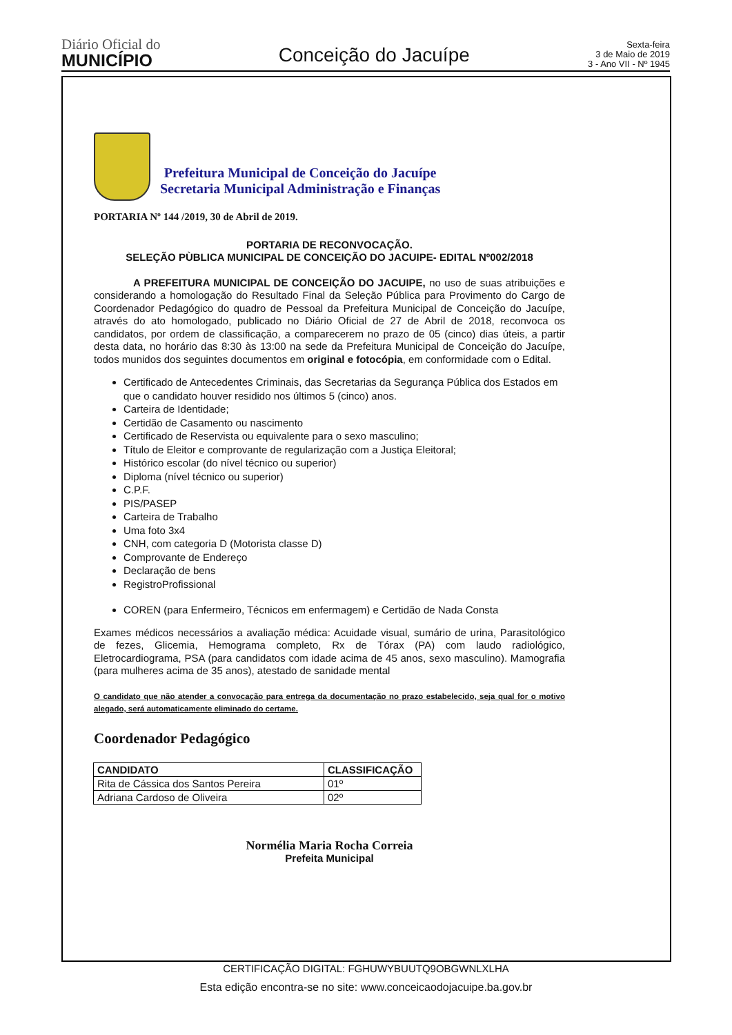Diário Oficial do
MUNICÍPIO
Conceição do Jacuípe
Sexta-feira
3 de Maio de 2019
3 - Ano VII - Nº 1945
Prefeitura Municipal de Conceição do Jacuípe
Secretaria Municipal Administração e Finanças
PORTARIA Nº 144 /2019, 30 de Abril de 2019.
PORTARIA DE RECONVOCAÇÃO.
SELEÇÃO PÙBLICA MUNICIPAL DE CONCEIÇÃO DO JACUIPE- EDITAL Nº002/2018
A PREFEITURA MUNICIPAL DE CONCEIÇÃO DO JACUIPE, no uso de suas atribuições e considerando a homologação do Resultado Final da Seleção Pública para Provimento do Cargo de Coordenador Pedagógico do quadro de Pessoal da Prefeitura Municipal de Conceição do Jacuípe, através do ato homologado, publicado no Diário Oficial de 27 de Abril de 2018, reconvoca os candidatos, por ordem de classificação, a comparecerem no prazo de 05 (cinco) dias úteis, a partir desta data, no horário das 8:30 às 13:00 na sede da Prefeitura Municipal de Conceição do Jacuípe, todos munidos dos seguintes documentos em original e fotocópia, em conformidade com o Edital.
Certificado de Antecedentes Criminais, das Secretarias da Segurança Pública dos Estados em que o candidato houver residido nos últimos 5 (cinco) anos.
Carteira de Identidade;
Certidão de Casamento ou nascimento
Certificado de Reservista ou equivalente para o sexo masculino;
Título de Eleitor e comprovante de regularização com a Justiça Eleitoral;
Histórico escolar (do nível técnico ou superior)
Diploma (nível técnico ou superior)
C.P.F.
PIS/PASEP
Carteira de Trabalho
Uma foto 3x4
CNH, com categoria D (Motorista classe D)
Comprovante de Endereço
Declaração de bens
RegistroProfissional
COREN (para Enfermeiro, Técnicos em enfermagem) e Certidão de Nada Consta
Exames médicos necessários a avaliação médica: Acuidade visual, sumário de urina, Parasitológico de fezes, Glicemia, Hemograma completo, Rx de Tórax (PA) com laudo radiológico, Eletrocardiograma, PSA (para candidatos com idade acima de 45 anos, sexo masculino). Mamografia (para mulheres acima de 35 anos), atestado de sanidade mental
O candidato que não atender a convocação para entrega da documentação no prazo estabelecido, seja qual for o motivo alegado, será automaticamente eliminado do certame.
Coordenador Pedagógico
| CANDIDATO | CLASSIFICAÇÃO |
| --- | --- |
| Rita de Cássica dos Santos Pereira | 01º |
| Adriana Cardoso de Oliveira | 02º |
Normélia Maria Rocha Correia
Prefeita Municipal
CERTIFICAÇÃO DIGITAL: FGHUWYBUUTQ9OBGWNLXLHA
Esta edição encontra-se no site: www.conceicaodojacuipe.ba.gov.br